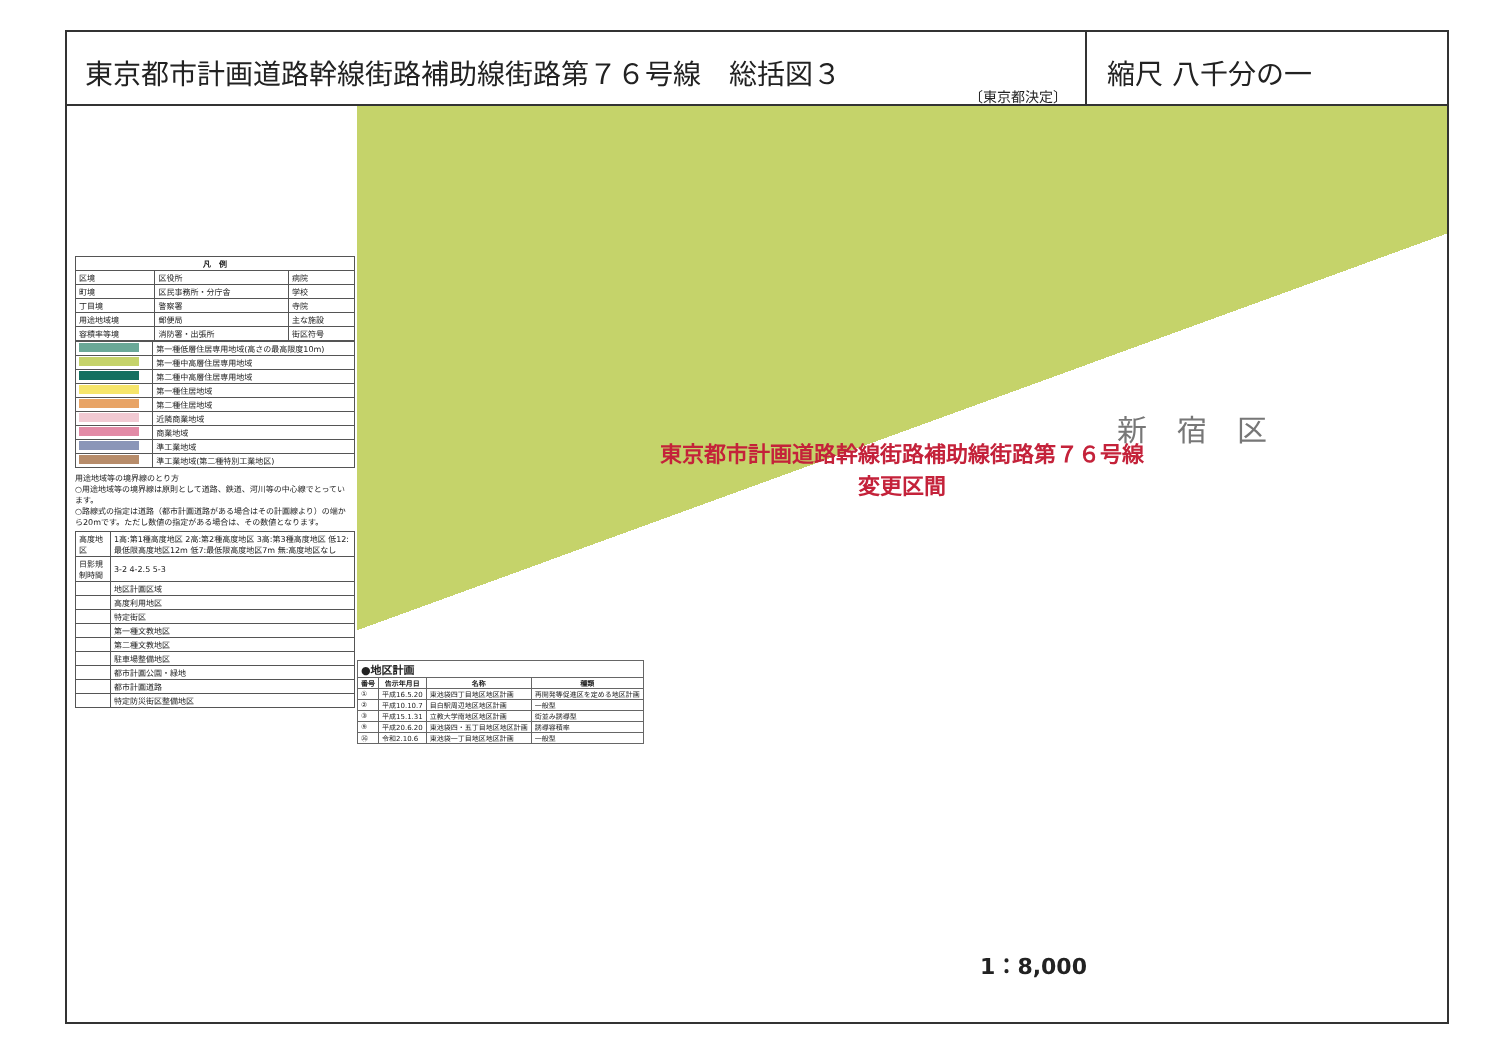東京都市計画道路幹線街路補助線街路第７６号線　総括図３
〔東京都決定〕
縮尺 八千分の一
| 凡 例 | | |
| --- | --- | --- |
| 区境 | 区役所 | 病院 |
| 町境 | 区民事務所・分庁舎 | 学校 |
| 丁目境 | 警察署 | 寺院 |
| 用途地域境 | 郵便局 | 主な施設 |
| 容積率等境 | 消防署・出張所 | 街区符号 |
| | 第一種低層住居専用地域(高さの最高限度10m) |
| | 第一種中高層住居専用地域 |
| | 第二種中高層住居専用地域 |
| | 第一種住居地域 |
| | 第二種住居地域 |
| | 近隣商業地域 |
| | 商業地域 |
| | 準工業地域 |
| | 準工業地域(第二種特別工業地区) |
用途地域等の境界線のとり方
○用途地域等の境界線は原則として道路、鉄道、河川等の中心線でとっています。
○路線式の指定は道路（都市計画道路がある場合はその計画線より）の端から20mです。ただし数値の指定がある場合は、その数値となります。
| 高度地区 | 1高:第1種高度地区 2高:第2種高度地区 3高:第3種高度地区 低12:最低限高度地区12m 低7:最低限高度地区7m 無:高度地区なし |
| 日影規制時間 | 3-2 4-2.5 5-3 |
| | 地区計画区域 |
| | 高度利用地区 |
| | 特定街区 |
| | 第一種文教地区 |
| | 第二種文教地区 |
| | 駐車場整備地区 |
| | 都市計画公園・緑地 |
| | 都市計画道路 |
| | 特定防災街区整備地区 |
東京都市計画道路幹線街路補助線街路第７６号線
変更区間
| ●地区計画 | | | |
| --- | --- | --- | --- |
| 番号 | 告示年月日 | 名称 | 種類 |
| ① | 平成16.5.20 | 東池袋四丁目地区地区計画 | 再開発等促進区を定める地区計画 |
| ② | 平成10.10.7 | 目白駅周辺地区地区計画 | 一般型 |
| ③ | 平成15.1.31 | 立教大学南地区地区計画 | 街並み誘導型 |
| ⑨ | 平成20.6.20 | 東池袋四・五丁目地区地区計画 | 誘導容積率 |
| ㉖ | 令和2.10.6 | 東池袋一丁目地区地区計画 | 一般型 |
1：8,000
新　宿　区